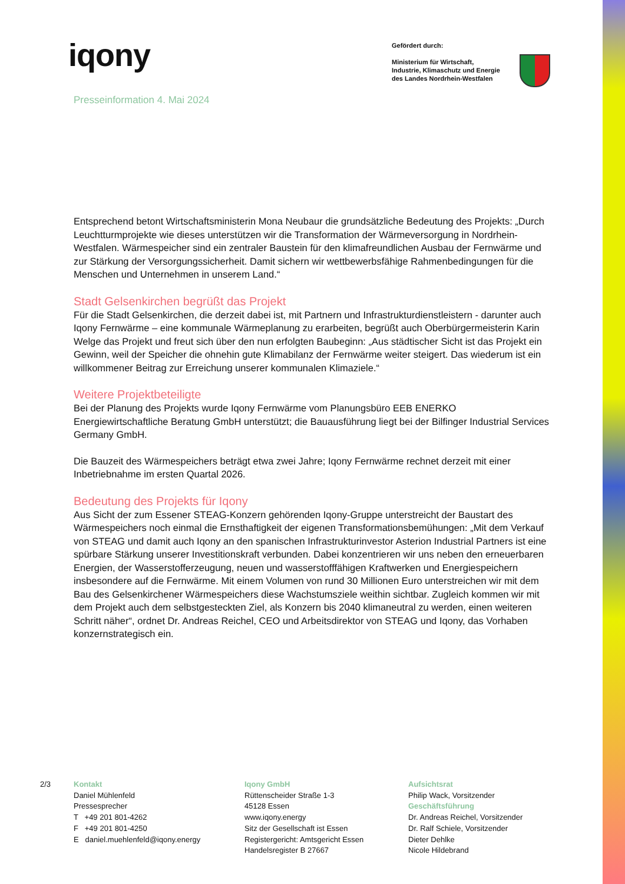iqony
Gefördert durch:
Ministerium für Wirtschaft,
Industrie, Klimaschutz und Energie
des Landes Nordrhein-Westfalen
Presseinformation 4. Mai 2024
Entsprechend betont Wirtschaftsministerin Mona Neubaur die grundsätzliche Bedeutung des Projekts: „Durch Leuchtturmprojekte wie dieses unterstützen wir die Transformation der Wärmeversorgung in Nordrhein-Westfalen. Wärmespeicher sind ein zentraler Baustein für den klimafreundlichen Ausbau der Fernwärme und zur Stärkung der Versorgungssicherheit. Damit sichern wir wettbewerbsfähige Rahmenbedingungen für die Menschen und Unternehmen in unserem Land.“
Stadt Gelsenkirchen begrüßt das Projekt
Für die Stadt Gelsenkirchen, die derzeit dabei ist, mit Partnern und Infrastrukturdienstleistern - darunter auch Iqony Fernwärme – eine kommunale Wärmeplanung zu erarbeiten, begrüßt auch Oberbürgermeisterin Karin Welge das Projekt und freut sich über den nun erfolgten Baubeginn: „Aus städtischer Sicht ist das Projekt ein Gewinn, weil der Speicher die ohnehin gute Klimabilanz der Fernwärme weiter steigert. Das wiederum ist ein willkommener Beitrag zur Erreichung unserer kommunalen Klimaziele.“
Weitere Projektbeteiligte
Bei der Planung des Projekts wurde Iqony Fernwärme vom Planungsbüro EEB ENERKO Energiewirtschaftliche Beratung GmbH unterstützt; die Bauausführung liegt bei der Bilfinger Industrial Services Germany GmbH.
Die Bauzeit des Wärmespeichers beträgt etwa zwei Jahre; Iqony Fernwärme rechnet derzeit mit einer Inbetriebnahme im ersten Quartal 2026.
Bedeutung des Projekts für Iqony
Aus Sicht der zum Essener STEAG-Konzern gehörenden Iqony-Gruppe unterstreicht der Baustart des Wärmespeichers noch einmal die Ernsthaftigkeit der eigenen Transformationsbemühungen: „Mit dem Verkauf von STEAG und damit auch Iqony an den spanischen Infrastrukturinvestor Asterion Industrial Partners ist eine spürbare Stärkung unserer Investitionskraft verbunden. Dabei konzentrieren wir uns neben den erneuerbaren Energien, der Wasserstofferzeugung, neuen und wasserstofffähigen Kraftwerken und Energiespeichern insbesondere auf die Fernwärme. Mit einem Volumen von rund 30 Millionen Euro unterstreichen wir mit dem Bau des Gelsenkirchener Wärmespeichers diese Wachstumsziele weithin sichtbar. Zugleich kommen wir mit dem Projekt auch dem selbstgesteckten Ziel, als Konzern bis 2040 klimaneutral zu werden, einen weiteren Schritt näher“, ordnet Dr. Andreas Reichel, CEO und Arbeitsdirektor von STEAG und Iqony, das Vorhaben konzernstrategisch ein.
2/3 Kontakt
Daniel Mühlenfeld
Pressesprecher
T +49 201 801-4262
F +49 201 801-4250
E daniel.muehlenfeld@iqony.energy
Iqony GmbH
Rüttenscheider Straße 1-3
45128 Essen
www.iqony.energy
Sitz der Gesellschaft ist Essen
Registergericht: Amtsgericht Essen
Handelsregister B 27667
Aufsichtsrat
Philip Wack, Vorsitzender
Geschäftsführung
Dr. Andreas Reichel, Vorsitzender
Dr. Ralf Schiele, Vorsitzender
Dieter Dehlke
Nicole Hildebrand